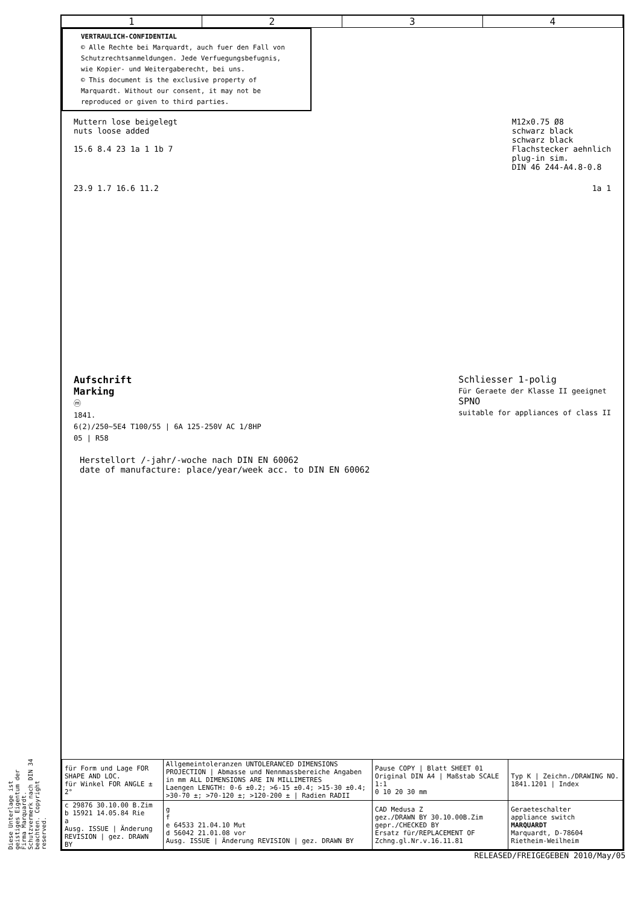1 2 3 4
VERTRAULICH-CONFIDENTIAL
© Alle Rechte bei Marquardt, auch fuer den Fall von Schutzrechtsanmeldungen. Jede Verfuegungsbefugnis, wie Kopier- und Weitergaberecht, bei uns.
© This document is the exclusive property of Marquardt. Without our consent, it may not be reproduced or given to third parties.
Muttern lose beigelegt
nuts loose added
15.6 8.4 23 1a 1 1b 7
M12x0.75 Ø8
schwarz black
schwarz black
Flachstecker aehnlich
plug-in sim.
DIN 46 244-A4.8-0.8
23.9 1.7 16.6 11.2 1a 1
Aufschrift
Marking
ⓜ
1841.
6(2)/250~5E4 T100/55 | 6A 125-250V AC 1/8HP
05 | R58
Schliesser 1-polig
Für Geraete der Klasse II geeignet
SPNO
suitable for appliances of class II
Herstellort /-jahr/-woche nach DIN EN 60062
date of manufacture: place/year/week acc. to DIN EN 60062
| für Form und Lage FOR SHAPE AND LOC. für Winkel FOR ANGLE ± 2° | Allgemeintoleranzen UNTOLERANCED DIMENSIONS PROJECTION / Abmasse und Nennmassbereiche Angaben in mm ALL DIMENSIONS ARE IN MILLIMETRES Laengen LENGTH: 0-6 ±0.2; >6-15 ±0.4; >15-30 ±0.4; >30-70 ±; >70-120 ±; >120-200 ± / Radien RADII | Pause COPY / Blatt SHEET 01 Original DIN A4 / Maßstab SCALE 1:1 0 10 20 30 mm | Typ K / Zeichn./DRAWING NO. 1841.1201 / Index |
| c 29876 30.10.00 B.Zim b 15921 14.05.84 Rie a Ausg. ISSUE / Änderung REVISION / gez. DRAWN BY | g f e 64533 21.04.10 Mut d 56042 21.01.08 vor Ausg. ISSUE / Änderung REVISION / gez. DRAWN BY | CAD Medusa Z gez./DRAWN BY 30.10.00B.Zim gepr./CHECKED BY Ersatz für/REPLACEMENT OF Zchng.gl.Nr.v.16.11.81 | Geraeteschalter appliance switch MARQUARDT Marquardt, D-78604 Rietheim-Weilheim |
Diese Unterlage ist geistiges Eigentum der Firma Marquardt. Schutzvermerk nach DIN 34 beachten. Copyright reserved.
RELEASED/FREIGEGEBEN 2010/May/05